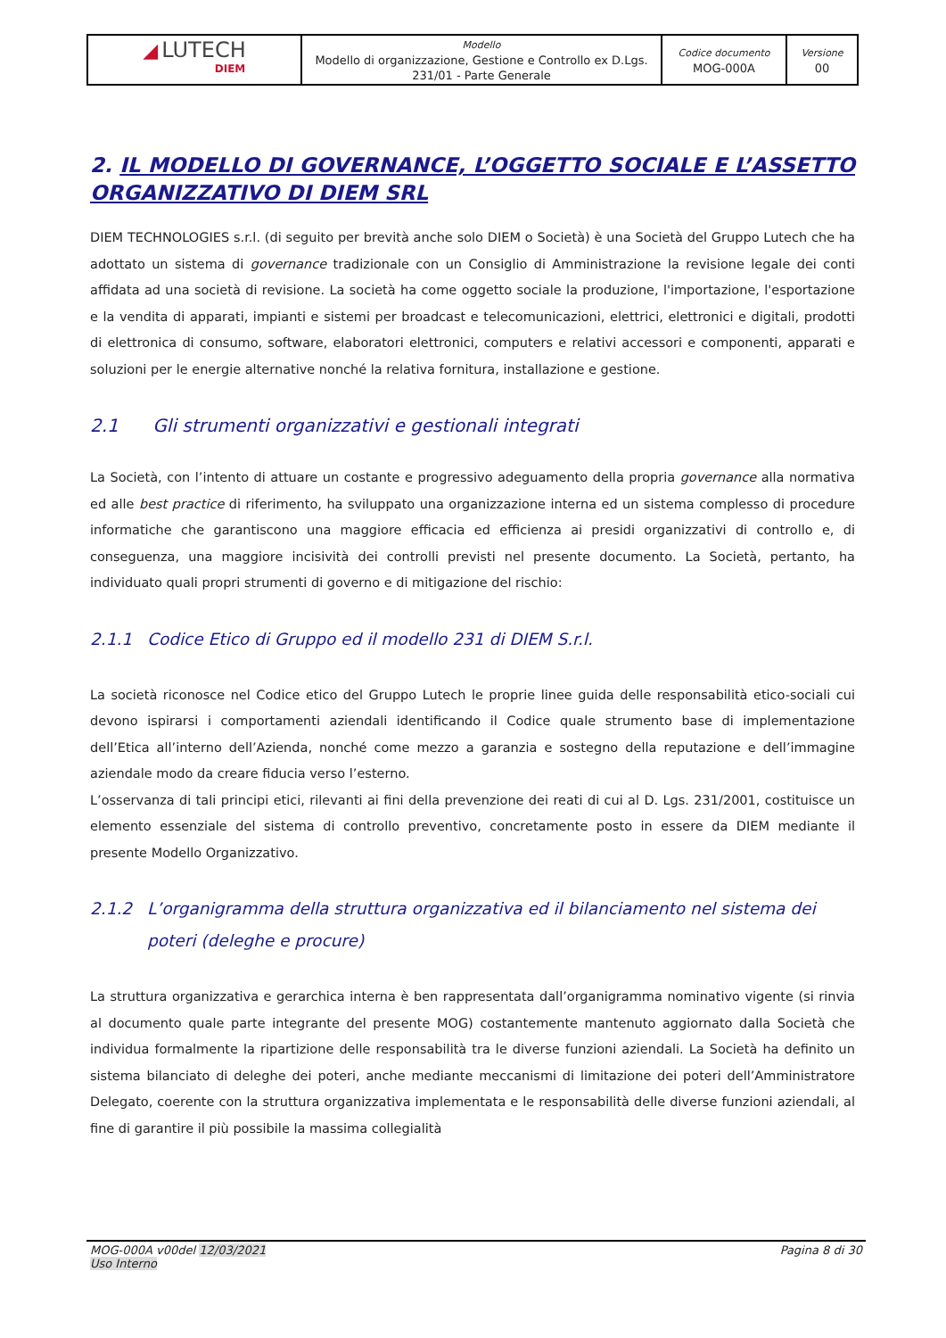| ◢ LUTECH DIEM | Modello Modello di organizzazione, Gestione e Controllo ex D.Lgs. 231/01 - Parte Generale | Codice documento MOG-000A | Versione 00 |
2. IL MODELLO DI GOVERNANCE, L’OGGETTO SOCIALE E L’ASSETTO ORGANIZZATIVO DI DIEM SRL
DIEM TECHNOLOGIES s.r.l. (di seguito per brevità anche solo DIEM o Società) è una Società del Gruppo Lutech che ha adottato un sistema di governance tradizionale con un Consiglio di Amministrazione la revisione legale dei conti affidata ad una società di revisione. La società ha come oggetto sociale la produzione, l'importazione, l'esportazione e la vendita di apparati, impianti e sistemi per broadcast e telecomunicazioni, elettrici, elettronici e digitali, prodotti di elettronica di consumo, software, elaboratori elettronici, computers e relativi accessori e componenti, apparati e soluzioni per le energie alternative nonché la relativa fornitura, installazione e gestione.
2.1 Gli strumenti organizzativi e gestionali integrati
La Società, con l’intento di attuare un costante e progressivo adeguamento della propria governance alla normativa ed alle best practice di riferimento, ha sviluppato una organizzazione interna ed un sistema complesso di procedure informatiche che garantiscono una maggiore efficacia ed efficienza ai presidi organizzativi di controllo e, di conseguenza, una maggiore incisività dei controlli previsti nel presente documento. La Società, pertanto, ha individuato quali propri strumenti di governo e di mitigazione del rischio:
2.1.1 Codice Etico di Gruppo ed il modello 231 di DIEM S.r.l.
La società riconosce nel Codice etico del Gruppo Lutech le proprie linee guida delle responsabilità etico-sociali cui devono ispirarsi i comportamenti aziendali identificando il Codice quale strumento base di implementazione dell’Etica all’interno dell’Azienda, nonché come mezzo a garanzia e sostegno della reputazione e dell’immagine aziendale modo da creare fiducia verso l’esterno.
L’osservanza di tali principi etici, rilevanti ai fini della prevenzione dei reati di cui al D. Lgs. 231/2001, costituisce un elemento essenziale del sistema di controllo preventivo, concretamente posto in essere da DIEM mediante il presente Modello Organizzativo.
2.1.2 L’organigramma della struttura organizzativa ed il bilanciamento nel sistema dei poteri (deleghe e procure)
La struttura organizzativa e gerarchica interna è ben rappresentata dall’organigramma nominativo vigente (si rinvia al documento quale parte integrante del presente MOG) costantemente mantenuto aggiornato dalla Società che individua formalmente la ripartizione delle responsabilità tra le diverse funzioni aziendali. La Società ha definito un sistema bilanciato di deleghe dei poteri, anche mediante meccanismi di limitazione dei poteri dell’Amministratore Delegato, coerente con la struttura organizzativa implementata e le responsabilità delle diverse funzioni aziendali, al fine di garantire il più possibile la massima collegialità
MOG-000A v00del 12/03/2021
Uso Interno
Pagina 8 di 30